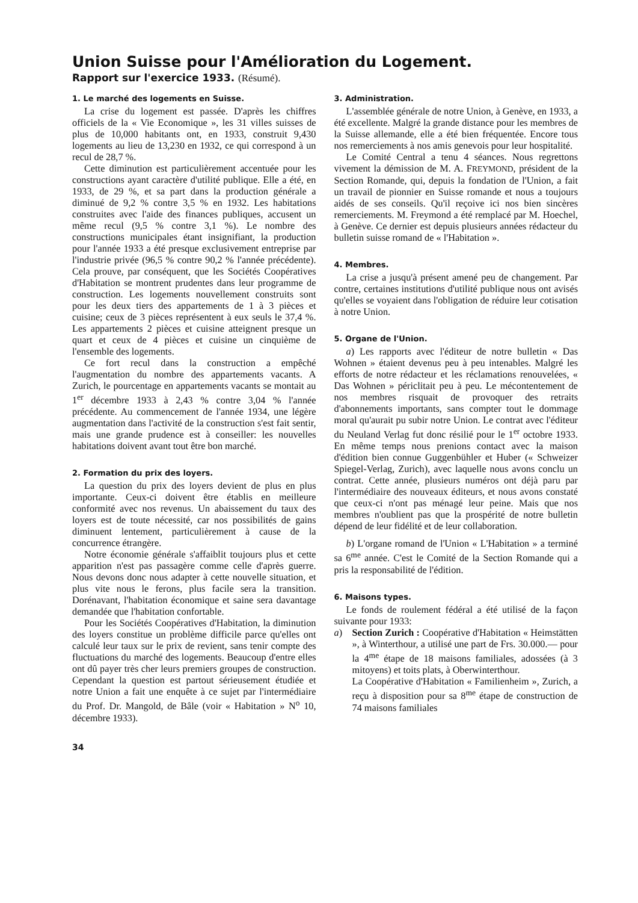Union Suisse pour l'Amélioration du Logement.
Rapport sur l'exercice 1933. (Résumé).
1. Le marché des logements en Suisse.
La crise du logement est passée. D'après les chiffres officiels de la « Vie Economique », les 31 villes suisses de plus de 10,000 habitants ont, en 1933, construit 9,430 logements au lieu de 13,230 en 1932, ce qui correspond à un recul de 28,7 %.
Cette diminution est particulièrement accentuée pour les constructions ayant caractère d'utilité publique. Elle a été, en 1933, de 29 %, et sa part dans la production générale a diminué de 9,2 % contre 3,5 % en 1932. Les habitations construites avec l'aide des finances publiques, accusent un même recul (9,5 % contre 3,1 %). Le nombre des constructions municipales étant insignifiant, la production pour l'année 1933 a été presque exclusivement entreprise par l'industrie privée (96,5 % contre 90,2 % l'année précédente). Cela prouve, par conséquent, que les Sociétés Coopératives d'Habitation se montrent prudentes dans leur programme de construction. Les logements nouvellement construits sont pour les deux tiers des appartements de 1 à 3 pièces et cuisine; ceux de 3 pièces représentent à eux seuls le 37,4 %. Les appartements 2 pièces et cuisine atteignent presque un quart et ceux de 4 pièces et cuisine un cinquième de l'ensemble des logements.
Ce fort recul dans la construction a empêché l'augmentation du nombre des appartements vacants. A Zurich, le pourcentage en appartements vacants se montait au 1<sup>er</sup> décembre 1933 à 2,43 % contre 3,04 % l'année précédente. Au commencement de l'année 1934, une légère augmentation dans l'activité de la construction s'est fait sentir, mais une grande prudence est à conseiller: les nouvelles habitations doivent avant tout être bon marché.
2. Formation du prix des loyers.
La question du prix des loyers devient de plus en plus importante. Ceux-ci doivent être établis en meilleure conformité avec nos revenus. Un abaissement du taux des loyers est de toute nécessité, car nos possibilités de gains diminuent lentement, particulièrement à cause de la concurrence étrangère.
Notre économie générale s'affaiblit toujours plus et cette apparition n'est pas passagère comme celle d'après guerre. Nous devons donc nous adapter à cette nouvelle situation, et plus vite nous le ferons, plus facile sera la transition. Dorénavant, l'habitation économique et saine sera davantage demandée que l'habitation confortable.
Pour les Sociétés Coopératives d'Habitation, la diminution des loyers constitue un problème difficile parce qu'elles ont calculé leur taux sur le prix de revient, sans tenir compte des fluctuations du marché des logements. Beaucoup d'entre elles ont dû payer très cher leurs premiers groupes de construction. Cependant la question est partout sérieusement étudiée et notre Union a fait une enquête à ce sujet par l'intermédiaire du Prof. Dr. Mangold, de Bâle (voir « Habitation » N<sup>o</sup> 10, décembre 1933).
34
3. Administration.
L'assemblée générale de notre Union, à Genève, en 1933, a été excellente. Malgré la grande distance pour les membres de la Suisse allemande, elle a été bien fréquentée. Encore tous nos remerciements à nos amis genevois pour leur hospitalité.
Le Comité Central a tenu 4 séances. Nous regrettons vivement la démission de M. A. FREYMOND, président de la Section Romande, qui, depuis la fondation de l'Union, a fait un travail de pionnier en Suisse romande et nous a toujours aidés de ses conseils. Qu'il reçoive ici nos bien sincères remerciements. M. Freymond a été remplacé par M. Hoechel, à Genève. Ce dernier est depuis plusieurs années rédacteur du bulletin suisse romand de « l'Habitation ».
4. Membres.
La crise a jusqu'à présent amené peu de changement. Par contre, certaines institutions d'utilité publique nous ont avisés qu'elles se voyaient dans l'obligation de réduire leur cotisation à notre Union.
5. Organe de l'Union.
a) Les rapports avec l'éditeur de notre bulletin « Das Wohnen » étaient devenus peu à peu intenables. Malgré les efforts de notre rédacteur et les réclamations renouvelées, « Das Wohnen » périclitait peu à peu. Le mécontentement de nos membres risquait de provoquer des retraits d'abonnements importants, sans compter tout le dommage moral qu'aurait pu subir notre Union. Le contrat avec l'éditeur du Neuland Verlag fut donc résilié pour le 1<sup>er</sup> octobre 1933. En même temps nous prenions contact avec la maison d'édition bien connue Guggenbühler et Huber (« Schweizer Spiegel-Verlag, Zurich), avec laquelle nous avons conclu un contrat. Cette année, plusieurs numéros ont déjà paru par l'intermédiaire des nouveaux éditeurs, et nous avons constaté que ceux-ci n'ont pas ménagé leur peine. Mais que nos membres n'oublient pas que la prospérité de notre bulletin dépend de leur fidélité et de leur collaboration.
b) L'organe romand de l'Union « L'Habitation » a terminé sa 6<sup>me</sup> année. C'est le Comité de la Section Romande qui a pris la responsabilité de l'édition.
6. Maisons types.
Le fonds de roulement fédéral a été utilisé de la façon suivante pour 1933:
a) Section Zurich : Coopérative d'Habitation « Heimstätten », à Winterthour, a utilisé une part de Frs. 30.000.— pour la 4<sup>me</sup> étape de 18 maisons familiales, adossées (à 3 mitoyens) et toits plats, à Oberwinterthour.
La Coopérative d'Habitation « Familienheim », Zurich, a reçu à disposition pour sa 8<sup>me</sup> étape de construction de 74 maisons familiales